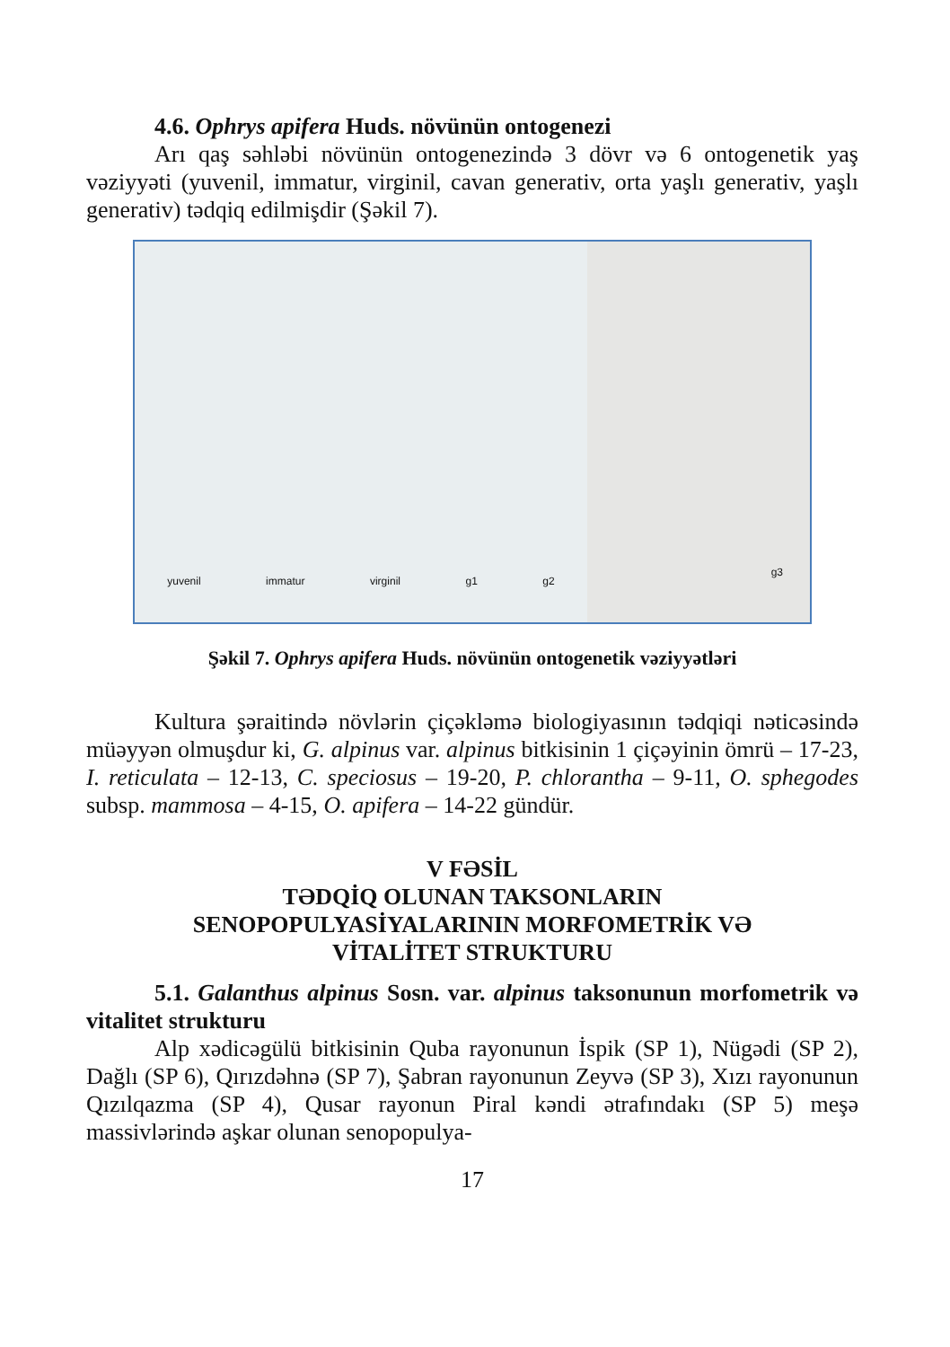4.6. Ophrys apifera Huds. növünün ontogenezi
Arı qaş səhləbi növünün ontogenezində 3 dövr və 6 ontogenetik yaş vəziyyəti (yuvenil, immatur, virginil, cavan generativ, orta yaşlı generativ, yaşlı generativ) tədqiq edilmişdir (Şəkil 7).
yuvenil immatur virginil g1 g2 g3
Şəkil 7. Ophrys apifera Huds. növünün ontogenetik vəziyyətləri
Kultura şəraitində növlərin çiçəkləmə biologiyasının tədqiqi nəticəsində müəyyən olmuşdur ki, G. alpinus var. alpinus bitkisinin 1 çiçəyinin ömrü – 17-23, I. reticulata – 12-13, C. speciosus – 19-20, P. chlorantha – 9-11, O. sphegodes subsp. mammosa – 4-15, O. apifera – 14-22 gündür.
V FƏSİL
TƏDQİQ OLUNAN TAKSONLARIN
SENOPOPULYASİYALARININ MORFOMETRİK VƏ
VİTALİTET STRUKTURU
5.1. Galanthus alpinus Sosn. var. alpinus taksonunun morfometrik və vitalitet strukturu
Alp xədicəgülü bitkisinin Quba rayonunun İspik (SP 1), Nügədi (SP 2), Dağlı (SP 6), Qırızdəhnə (SP 7), Şabran rayonunun Zeyvə (SP 3), Xızı rayonunun Qızılqazma (SP 4), Qusar rayonun Piral kəndi ətrafındakı (SP 5) meşə massivlərində aşkar olunan senopopulya-
17